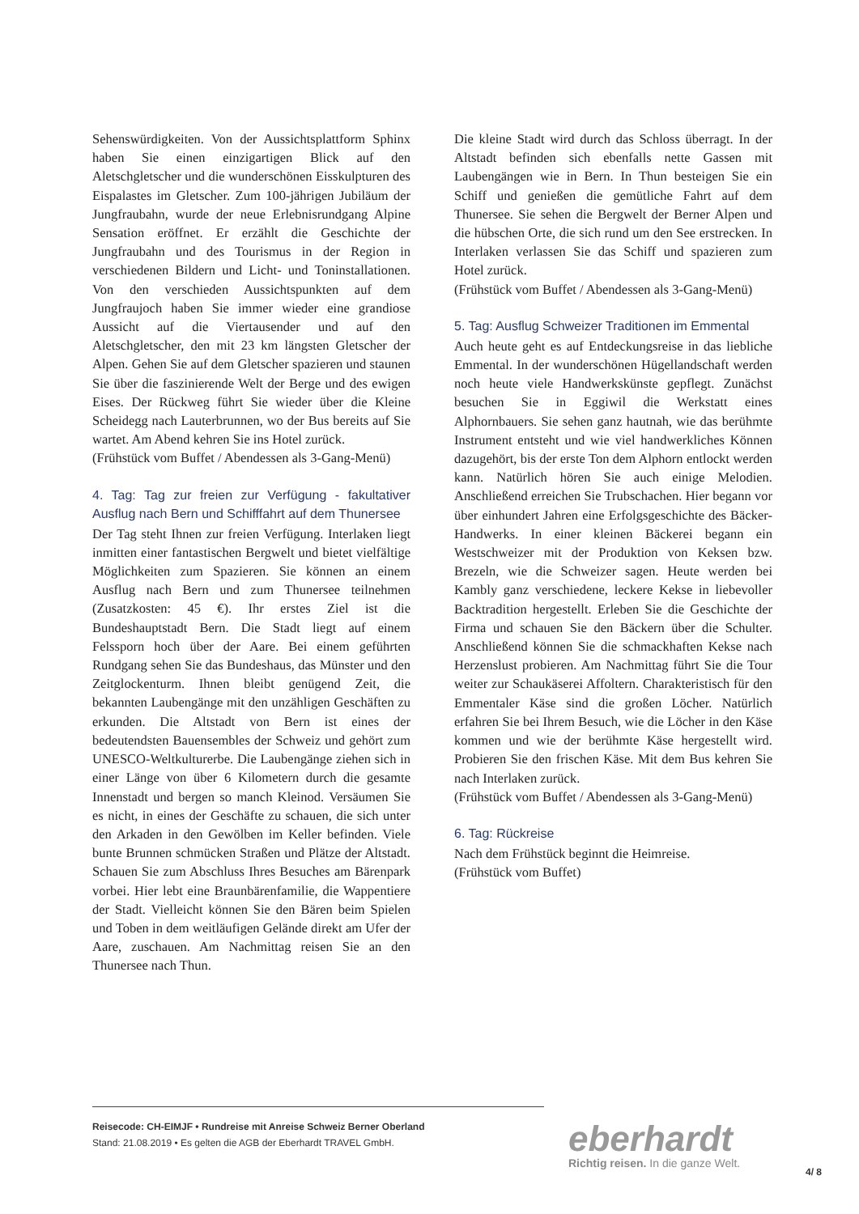Sehenswürdigkeiten. Von der Aussichtsplattform Sphinx haben Sie einen einzigartigen Blick auf den Aletschgletscher und die wunderschönen Eisskulpturen des Eispalastes im Gletscher. Zum 100-jährigen Jubiläum der Jungfraubahn, wurde der neue Erlebnisrundgang Alpine Sensation eröffnet. Er erzählt die Geschichte der Jungfraubahn und des Tourismus in der Region in verschiedenen Bildern und Licht- und Toninstallationen. Von den verschieden Aussichtspunkten auf dem Jungfraujoch haben Sie immer wieder eine grandiose Aussicht auf die Viertausender und auf den Aletschgletscher, den mit 23 km längsten Gletscher der Alpen. Gehen Sie auf dem Gletscher spazieren und staunen Sie über die faszinierende Welt der Berge und des ewigen Eises. Der Rückweg führt Sie wieder über die Kleine Scheidegg nach Lauterbrunnen, wo der Bus bereits auf Sie wartet. Am Abend kehren Sie ins Hotel zurück.
(Frühstück vom Buffet / Abendessen als 3-Gang-Menü)
4. Tag: Tag zur freien zur Verfügung - fakultativer Ausflug nach Bern und Schifffahrt auf dem Thunersee
Der Tag steht Ihnen zur freien Verfügung. Interlaken liegt inmitten einer fantastischen Bergwelt und bietet vielfältige Möglichkeiten zum Spazieren. Sie können an einem Ausflug nach Bern und zum Thunersee teilnehmen (Zusatzkosten: 45 €). Ihr erstes Ziel ist die Bundeshauptstadt Bern. Die Stadt liegt auf einem Felssporn hoch über der Aare. Bei einem geführten Rundgang sehen Sie das Bundeshaus, das Münster und den Zeitglockenturm. Ihnen bleibt genügend Zeit, die bekannten Laubengänge mit den unzähligen Geschäften zu erkunden. Die Altstadt von Bern ist eines der bedeutendsten Bauensembles der Schweiz und gehört zum UNESCO-Weltkulturerbe. Die Laubengänge ziehen sich in einer Länge von über 6 Kilometern durch die gesamte Innenstadt und bergen so manch Kleinod. Versäumen Sie es nicht, in eines der Geschäfte zu schauen, die sich unter den Arkaden in den Gewölben im Keller befinden. Viele bunte Brunnen schmücken Straßen und Plätze der Altstadt. Schauen Sie zum Abschluss Ihres Besuches am Bärenpark vorbei. Hier lebt eine Braunbärenfamilie, die Wappentiere der Stadt. Vielleicht können Sie den Bären beim Spielen und Toben in dem weitläufigen Gelände direkt am Ufer der Aare, zuschauen. Am Nachmittag reisen Sie an den Thunersee nach Thun.
Die kleine Stadt wird durch das Schloss überragt. In der Altstadt befinden sich ebenfalls nette Gassen mit Laubengängen wie in Bern. In Thun besteigen Sie ein Schiff und genießen die gemütliche Fahrt auf dem Thunersee. Sie sehen die Bergwelt der Berner Alpen und die hübschen Orte, die sich rund um den See erstrecken. In Interlaken verlassen Sie das Schiff und spazieren zum Hotel zurück.
(Frühstück vom Buffet / Abendessen als 3-Gang-Menü)
5. Tag: Ausflug Schweizer Traditionen im Emmental
Auch heute geht es auf Entdeckungsreise in das liebliche Emmental. In der wunderschönen Hügellandschaft werden noch heute viele Handwerkskünste gepflegt. Zunächst besuchen Sie in Eggiwil die Werkstatt eines Alphornbauers. Sie sehen ganz hautnah, wie das berühmte Instrument entsteht und wie viel handwerkliches Können dazugehört, bis der erste Ton dem Alphorn entlockt werden kann. Natürlich hören Sie auch einige Melodien. Anschließend erreichen Sie Trubschachen. Hier begann vor über einhundert Jahren eine Erfolgsgeschichte des Bäcker-Handwerks. In einer kleinen Bäckerei begann ein Westschweizer mit der Produktion von Keksen bzw. Brezeln, wie die Schweizer sagen. Heute werden bei Kambly ganz verschiedene, leckere Kekse in liebevoller Backtradition hergestellt. Erleben Sie die Geschichte der Firma und schauen Sie den Bäckern über die Schulter. Anschließend können Sie die schmackhaften Kekse nach Herzenslust probieren. Am Nachmittag führt Sie die Tour weiter zur Schaukäserei Affoltern. Charakteristisch für den Emmentaler Käse sind die großen Löcher. Natürlich erfahren Sie bei Ihrem Besuch, wie die Löcher in den Käse kommen und wie der berühmte Käse hergestellt wird. Probieren Sie den frischen Käse. Mit dem Bus kehren Sie nach Interlaken zurück.
(Frühstück vom Buffet / Abendessen als 3-Gang-Menü)
6. Tag: Rückreise
Nach dem Frühstück beginnt die Heimreise.
(Frühstück vom Buffet)
Reisecode: CH-EIMJF • Rundreise mit Anreise Schweiz Berner Oberland
Stand: 21.08.2019 • Es gelten die AGB der Eberhardt TRAVEL GmbH.
eberhardt
Richtig reisen. In die ganze Welt.
4/ 8